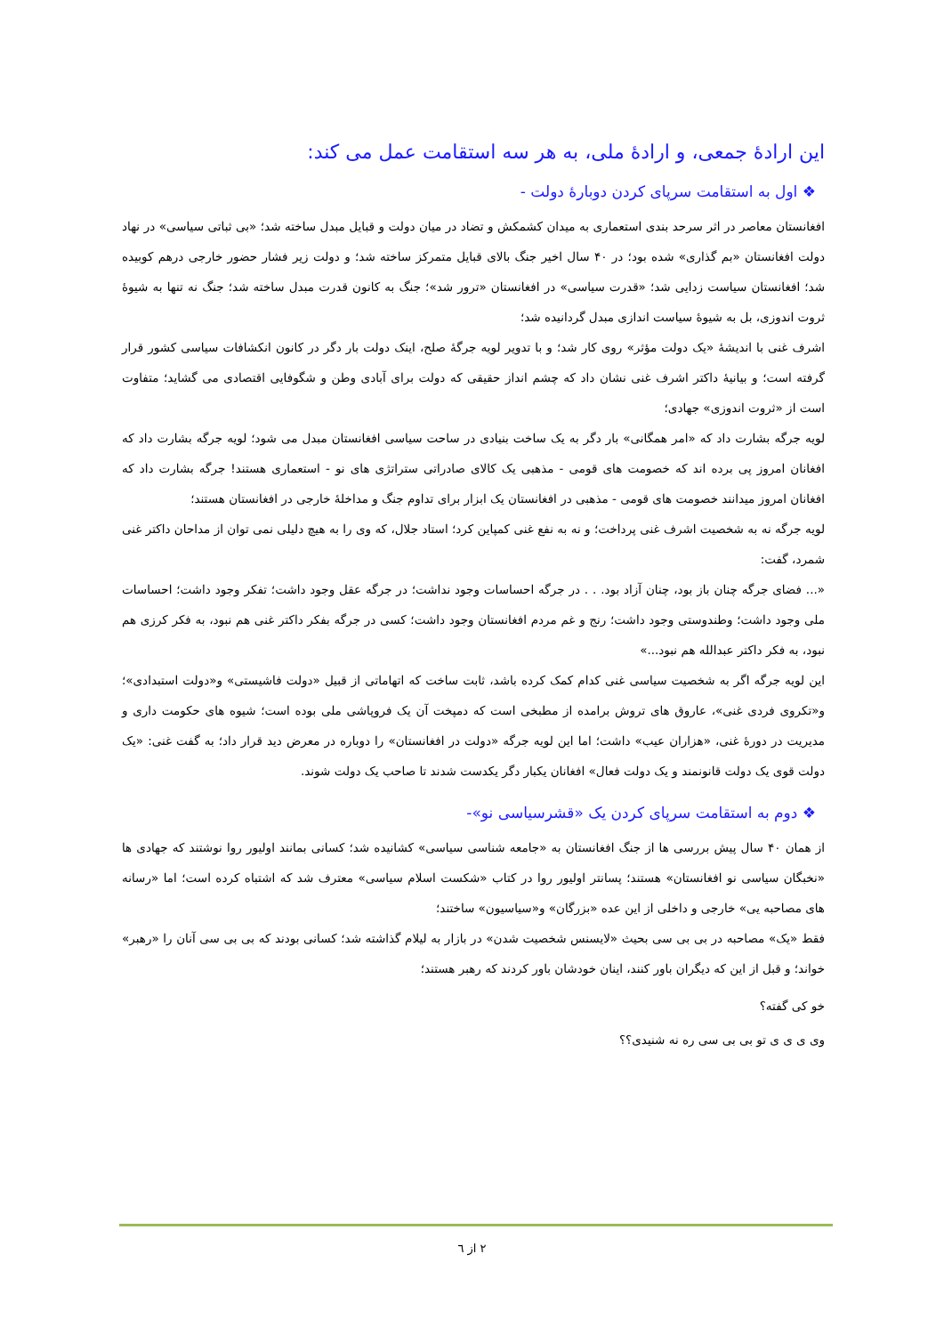این ارادهٔ جمعی، و ارادهٔ ملی، به هر سه استقامت عمل می کند:
❖ اول به استقامت سرپای کردن دوبارهٔ دولت -
افغانستان معاصر در اثر سرحد بندی استعماری به میدان کشمکش و تضاد در میان دولت و قبایل مبدل ساخته شد؛ «بی ثباتی سیاسی» در نهاد دولت افغانستان «بم گذاری» شده بود؛ در ۴۰ سال اخیر جنگ بالای قبایل متمرکز ساخته شد؛ و دولت زیر فشار حضور خارجی درهم کوبیده شد؛ افغانستان سیاست زدایی شد؛ «قدرت سیاسی» در افغانستان «ترور شد»؛ جنگ به کانون قدرت مبدل ساخته شد؛ جنگ نه تنها به شیوهٔ ثروت اندوزی، بل به شیوهٔ سیاست اندازی مبدل گردانیده شد؛
اشرف غنی با اندیشهٔ «یک دولت مؤثر» روی کار شد؛ و با تدویر لویه جرگهٔ صلح، اینک دولت بار دگر در کانون انکشافات سیاسی کشور قرار گرفته است؛ و بیانیهٔ داکتر اشرف غنی نشان داد که چشم انداز حقیقی که دولت برای آبادی وطن و شگوفایی اقتصادی می گشاید؛ متفاوت است از «ثروت اندوزی» جهادی؛
لویه جرگه بشارت داد که «امر همگانی» بار دگر به یک ساخت بنیادی در ساحت سیاسی افغانستان مبدل می شود؛ لویه جرگه بشارت داد که افغانان امروز پی برده اند که خصومت های قومی - مذهبی یک کالای صادراتی ستراتژی های نو - استعماری هستند! جرگه بشارت داد که افغانان امروز میدانند خصومت های قومی - مذهبی در افغانستان یک ابزار برای تداوم جنگ و مداخلهٔ خارجی در افغانستان هستند؛
لویه جرگه نه به شخصیت اشرف غنی پرداخت؛ و نه به نفع غنی کمپاین کرد؛ استاد جلال، که وی را به هیچ دلیلی نمی توان از مداحان داکتر غنی شمرد، گفت:
«... فضای جرگه چنان باز بود، چنان آزاد بود. . . در جرگه احساسات وجود نداشت؛ در جرگه عقل وجود داشت؛ تفکر وجود داشت؛ احساسات ملی وجود داشت؛ وطندوستی وجود داشت؛ رنج و غم مردم افغانستان وجود داشت؛ کسی در جرگه بفکر داکتر غنی هم نبود، به فکر کرزی هم نبود، به فکر داکتر عبدالله هم نبود...»
این لویه جرگه اگر به شخصیت سیاسی غنی کدام کمک کرده باشد، ثابت ساخت که اتهاماتی از قبیل «دولت فاشیستی» و«دولت استبدادی»؛ و«تکروی فردی غنی»، عاروق های تروش برامده از مطبخی است که دمپخت آن یک فروپاشی ملی بوده است؛ شیوه های حکومت داری و مدیریت در دورهٔ غنی، «هزاران عیب» داشت؛ اما این لویه جرگه «دولت در افغانستان» را دوباره در معرض دید قرار داد؛ به گفت غنی: «یک دولت قوی یک دولت قانونمند و یک دولت فعال» افغانان یکبار دگر یکدست شدند تا صاحب یک دولت شوند.
❖ دوم به استقامت سرپای کردن یک «قشرسیاسی نو»-
از همان ۴۰ سال پیش بررسی ها از جنگ افغانستان به «جامعه شناسی سیاسی» کشانیده شد؛ کسانی بمانند اولیور روا نوشتند که جهادی ها «نخبگان سیاسی نو افغانستان» هستند؛ پسانتر اولیور روا در کتاب «شکست اسلام سیاسی» معترف شد که اشتباه کرده است؛ اما «رسانه های مصاحبه یی» خارجی و داخلی از این عده «بزرگان» و«سیاسیون» ساختند؛
فقط «یک» مصاحبه در بی بی سی بحیث «لایسنس شخصیت شدن» در بازار به لیلام گذاشته شد؛ کسانی بودند که بی بی سی آنان را «رهبر» خواند؛ و قبل از این که دیگران باور کنند، اینان خودشان باور کردند که رهبر هستند؛
خو کی گفته؟
وی ی ی ی تو بی بی سی ره نه شنیدی؟؟
۲ از ٦